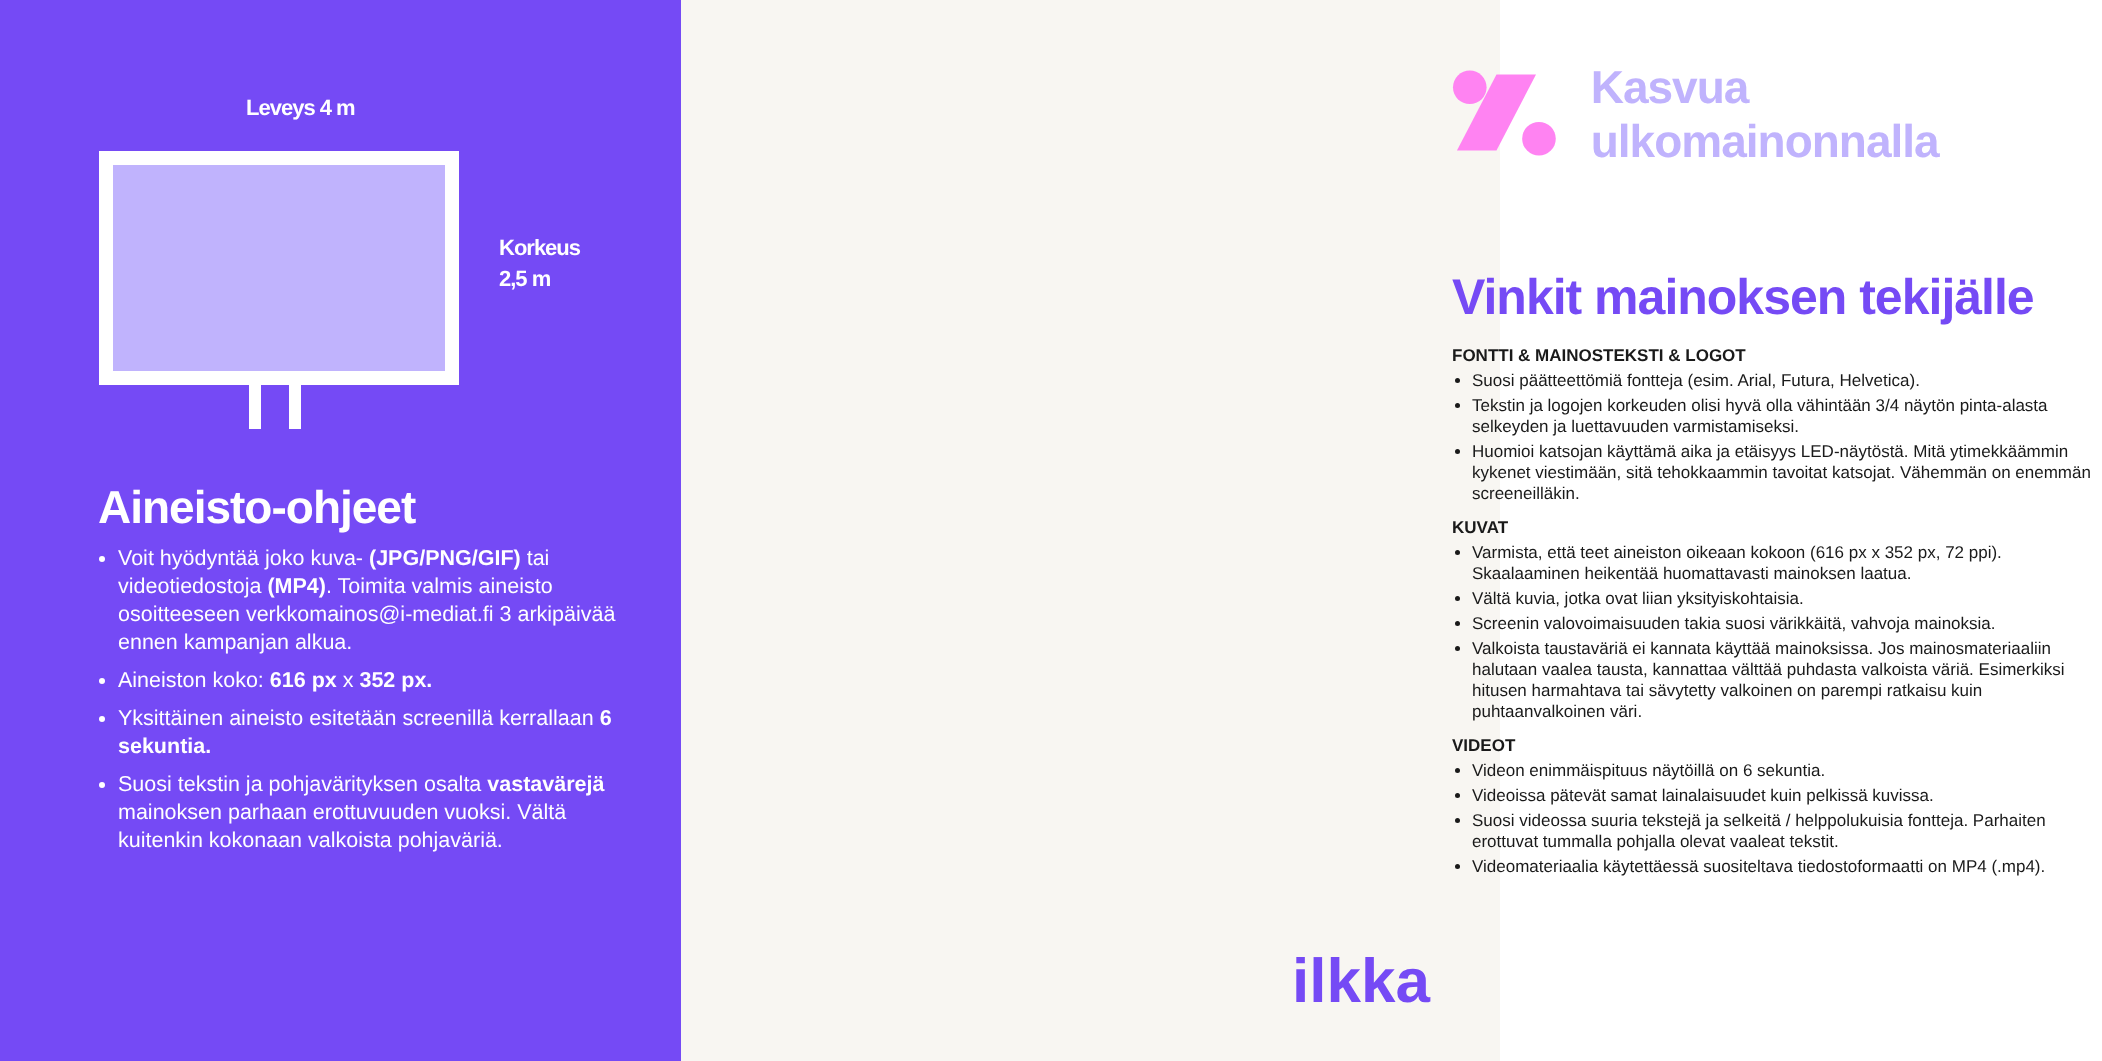Leveys 4 m
Korkeus
2,5 m
Aineisto-ohjeet
Voit hyödyntää joko kuva- (JPG/PNG/GIF) tai videotiedostoja (MP4). Toimita valmis aineisto osoitteeseen verkkomainos@i-mediat.fi 3 arkipäivää ennen kampanjan alkua.
Aineiston koko: 616 px x 352 px.
Yksittäinen aineisto esitetään screenillä kerrallaan 6 sekuntia.
Suosi tekstin ja pohjavärityksen osalta vastavärejä mainoksen parhaan erottuvuuden vuoksi. Vältä kuitenkin kokonaan valkoista pohjaväriä.
Kasvua ulkomainonnalla
Vinkit mainoksen tekijälle
FONTTI & MAINOSTEKSTI & LOGOT
Suosi päätteettömiä fontteja (esim. Arial, Futura, Helvetica).
Tekstin ja logojen korkeuden olisi hyvä olla vähintään 3/4 näytön pinta-alasta selkeyden ja luettavuuden varmistamiseksi.
Huomioi katsojan käyttämä aika ja etäisyys LED-näytöstä. Mitä ytimekkäämmin kykenet viestimään, sitä tehokkaammin tavoitat katsojat. Vähemmän on enemmän screeneilläkin.
KUVAT
Varmista, että teet aineiston oikeaan kokoon (616 px x 352 px, 72 ppi). Skaalaaminen heikentää huomattavasti mainoksen laatua.
Vältä kuvia, jotka ovat liian yksityiskohtaisia.
Screenin valovoimaisuuden takia suosi värikkäitä, vahvoja mainoksia.
Valkoista taustaväriä ei kannata käyttää mainoksissa. Jos mainosmateriaaliin halutaan vaalea tausta, kannattaa välttää puhdasta valkoista väriä. Esimerkiksi hitusen harmahtava tai sävytetty valkoinen on parempi ratkaisu kuin puhtaanvalkoinen väri.
VIDEOT
Videon enimmäispituus näytöillä on 6 sekuntia.
Videoissa pätevät samat lainalaisuudet kuin pelkissä kuvissa.
Suosi videossa suuria tekstejä ja selkeitä / helppolukuisia fontteja. Parhaiten erottuvat tummalla pohjalla olevat vaaleat tekstit.
Videomateriaalia käytettäessä suositeltava tiedostoformaatti on MP4 (.mp4).
ilkka